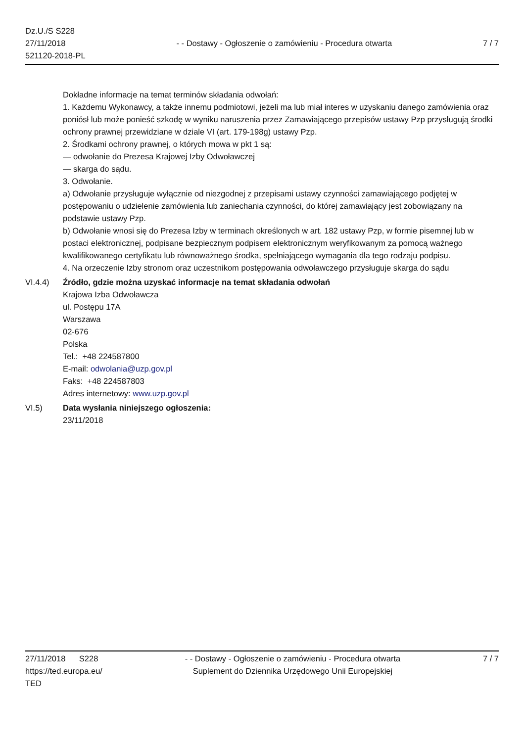Dz.U./S S228
27/11/2018
521120-2018-PL
- - Dostawy - Ogłoszenie o zamówieniu - Procedura otwarta
7 / 7
Dokładne informacje na temat terminów składania odwołań:
1. Każdemu Wykonawcy, a także innemu podmiotowi, jeżeli ma lub miał interes w uzyskaniu danego zamówienia oraz poniósł lub może ponieść szkodę w wyniku naruszenia przez Zamawiającego przepisów ustawy Pzp przysługują środki ochrony prawnej przewidziane w dziale VI (art. 179-198g) ustawy Pzp.
2. Środkami ochrony prawnej, o których mowa w pkt 1 są:
— odwołanie do Prezesa Krajowej Izby Odwoławczej
— skarga do sądu.
3. Odwołanie.
a) Odwołanie przysługuje wyłącznie od niezgodnej z przepisami ustawy czynności zamawiającego podjętej w postępowaniu o udzielenie zamówienia lub zaniechania czynności, do której zamawiający jest zobowiązany na podstawie ustawy Pzp.
b) Odwołanie wnosi się do Prezesa Izby w terminach określonych w art. 182 ustawy Pzp, w formie pisemnej lub w postaci elektronicznej, podpisane bezpiecznym podpisem elektronicznym weryfikowanym za pomocą ważnego kwalifikowanego certyfikatu lub równoważnego środka, spełniającego wymagania dla tego rodzaju podpisu.
4. Na orzeczenie Izby stronom oraz uczestnikom postępowania odwoławczego przysługuje skarga do sądu
VI.4.4) Źródło, gdzie można uzyskać informacje na temat składania odwołań
Krajowa Izba Odwoławcza
ul. Postępu 17A
Warszawa
02-676
Polska
Tel.: +48 224587800
E-mail: odwolania@uzp.gov.pl
Faks: +48 224587803
Adres internetowy: www.uzp.gov.pl
VI.5) Data wysłania niniejszego ogłoszenia:
23/11/2018
27/11/2018 S228
https://ted.europa.eu/
TED
- - Dostawy - Ogłoszenie o zamówieniu - Procedura otwarta
Suplement do Dziennika Urzędowego Unii Europejskiej
7 / 7